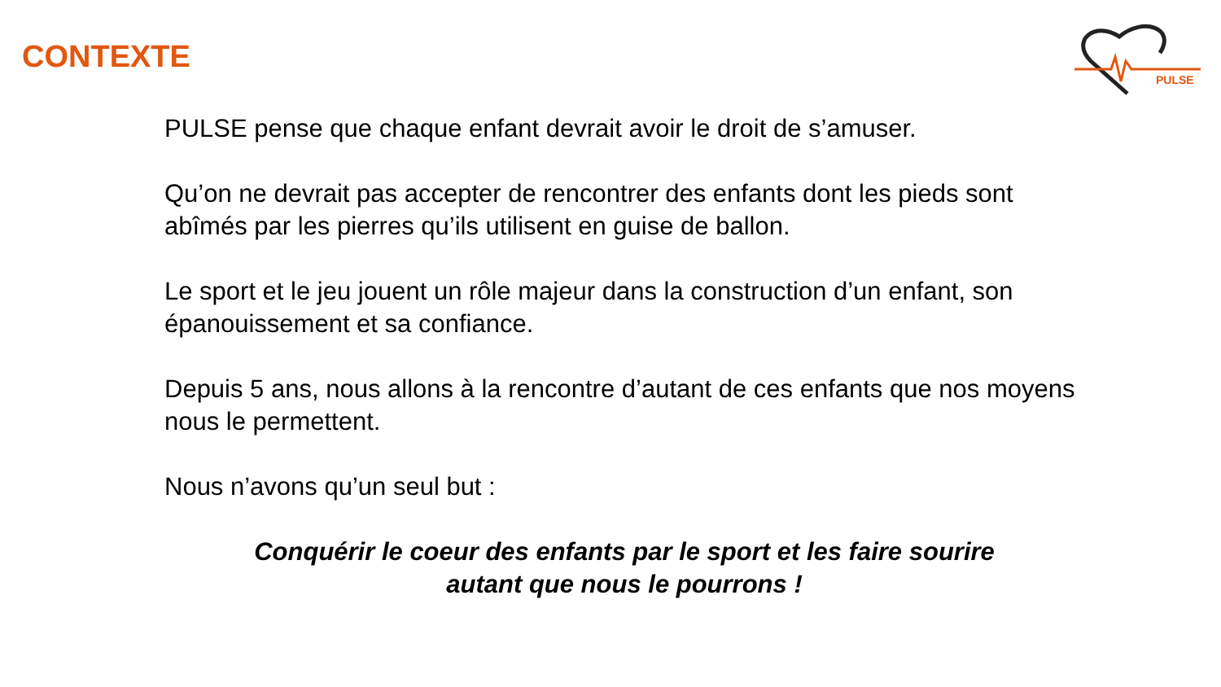CONTEXTE
PULSE
PULSE pense que chaque enfant devrait avoir le droit de s’amuser.
Qu’on ne devrait pas accepter de rencontrer des enfants dont les pieds sont abîmés par les pierres qu’ils utilisent en guise de ballon.
Le sport et le jeu jouent un rôle majeur dans la construction d’un enfant, son épanouissement et sa confiance.
Depuis 5 ans, nous allons à la rencontre d’autant de ces enfants que nos moyens nous le permettent.
Nous n’avons qu’un seul but :
Conquérir le coeur des enfants par le sport et les faire sourire
autant que nous le pourrons !